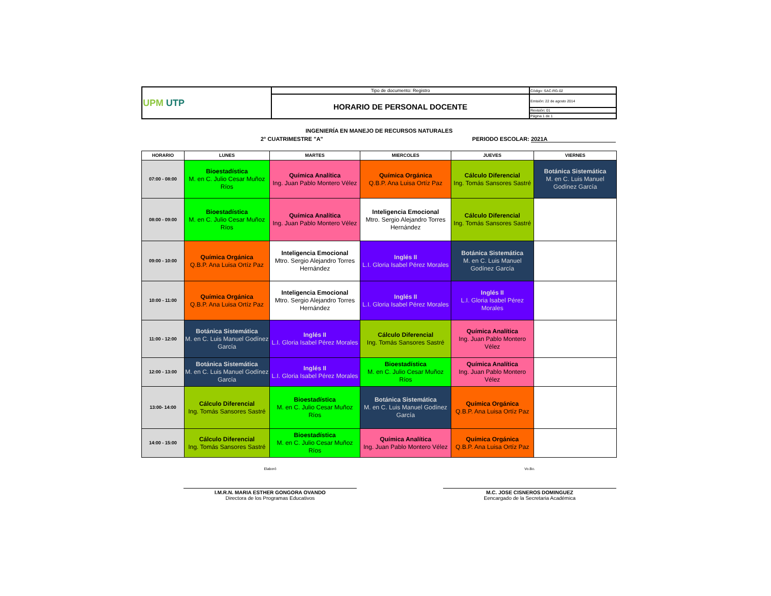| UPM UTP | Tipo de documento: Registro | Código: SAC-RG-02 |
| | HORARIO DE PERSONAL DOCENTE | Emisión: 22 de agosto 2014 |
| | | Revisión: 01 |
| | | Página 1 de 1 |
INGENIERÍA EN MANEJO DE RECURSOS NATURALES
2° CUATRIMESTRE "A" PERIODO ESCOLAR: 2021A
| HORARIO | LUNES | MARTES | MIERCOLES | JUEVES | VIERNES |
| --- | --- | --- | --- | --- | --- |
| 07:00 - 08:00 | Bioestadística M. en C. Julio Cesar Muñoz Ríos | Química Analítica Ing. Juan Pablo Montero Vélez | Química Orgánica Q.B.P. Ana Luisa Ortíz Paz | Cálculo Diferencial Ing. Tomás Sansores Sastré | Botánica Sistemática M. en C. Luis Manuel Godínez García |
| 08:00 - 09:00 | Bioestadística M. en C. Julio Cesar Muñoz Ríos | Química Analítica Ing. Juan Pablo Montero Vélez | Inteligencia Emocional Mtro. Sergio Alejandro Torres Hernández | Cálculo Diferencial Ing. Tomás Sansores Sastré | |
| 09:00 - 10:00 | Química Orgánica Q.B.P. Ana Luisa Ortíz Paz | Inteligencia Emocional Mtro. Sergio Alejandro Torres Hernández | Inglés II L.I. Gloria Isabel Pérez Morales | Botánica Sistemática M. en C. Luis Manuel Godínez García | |
| 10:00 - 11:00 | Química Orgánica Q.B.P. Ana Luisa Ortíz Paz | Inteligencia Emocional Mtro. Sergio Alejandro Torres Hernández | Inglés II L.I. Gloria Isabel Pérez Morales | Inglés II L.I. Gloria Isabel Pérez Morales | |
| 11:00 - 12:00 | Botánica Sistemática M. en C. Luis Manuel Godínez García | Inglés II L.I. Gloria Isabel Pérez Morales | Cálculo Diferencial Ing. Tomás Sansores Sastré | Química Analítica Ing. Juan Pablo Montero Vélez | |
| 12:00 - 13:00 | Botánica Sistemática M. en C. Luis Manuel Godínez García | Inglés II L.I. Gloria Isabel Pérez Morales | Bioestadística M. en C. Julio Cesar Muñoz Ríos | Química Analítica Ing. Juan Pablo Montero Vélez | |
| 13:00- 14:00 | Cálculo Diferencial Ing. Tomás Sansores Sastré | Bioestadística M. en C. Julio Cesar Muñoz Ríos | Botánica Sistemática M. en C. Luis Manuel Godínez García | Química Orgánica Q.B.P. Ana Luisa Ortíz Paz | |
| 14:00 - 15:00 | Cálculo Diferencial Ing. Tomás Sansores Sastré | Bioestadística M. en C. Julio Cesar Muñoz Ríos | Química Analítica Ing. Juan Pablo Montero Vélez | Química Orgánica Q.B.P. Ana Luisa Ortíz Paz | |
Elaboró
I.M.R.N. MARIA ESTHER GONGORA OVANDO
Directora de los Programas Educativos
Vo.Bo.
M.C. JOSE CISNEROS DOMINGUEZ
Eencargado de la Secretaria Académica